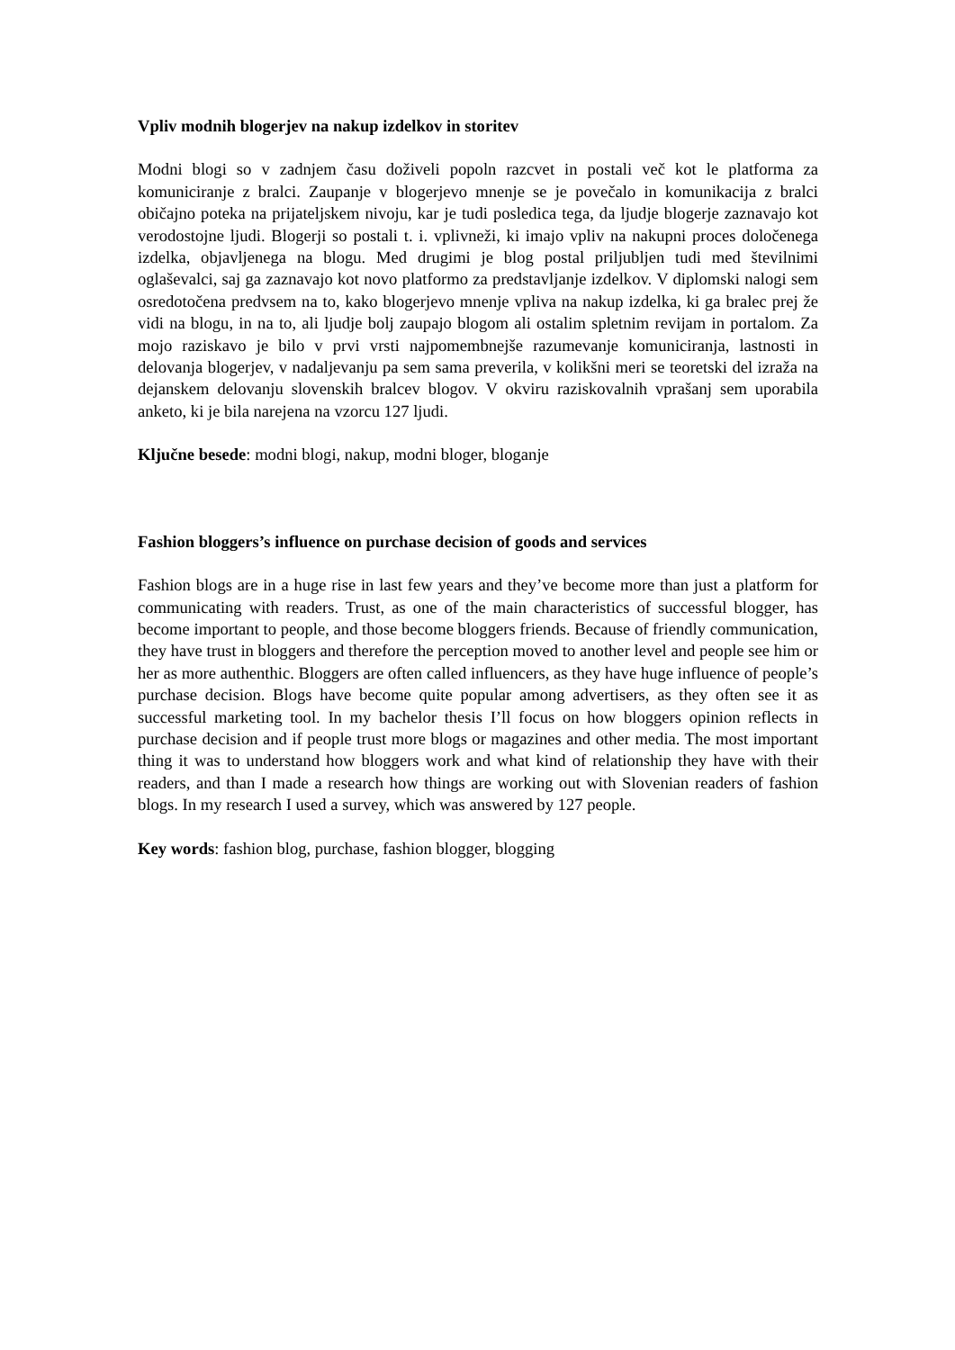Vpliv modnih blogerjev na nakup izdelkov in storitev
Modni blogi so v zadnjem času doživeli popoln razcvet in postali več kot le platforma za komuniciranje z bralci. Zaupanje v blogerjevo mnenje se je povečalo in komunikacija z bralci običajno poteka na prijateljskem nivoju, kar je tudi posledica tega, da ljudje blogerje zaznavajo kot verodostojne ljudi. Blogerji so postali t. i. vplivneži, ki imajo vpliv na nakupni proces določenega izdelka, objavljenega na blogu. Med drugimi je blog postal priljubljen tudi med številnimi oglaševalci, saj ga zaznavajo kot novo platformo za predstavljanje izdelkov. V diplomski nalogi sem osredotočena predvsem na to, kako blogerjevo mnenje vpliva na nakup izdelka, ki ga bralec prej že vidi na blogu, in na to, ali ljudje bolj zaupajo blogom ali ostalim spletnim revijam in portalom. Za mojo raziskavo je bilo v prvi vrsti najpomembnejše razumevanje komuniciranja, lastnosti in delovanja blogerjev, v nadaljevanju pa sem sama preverila, v kolikšni meri se teoretski del izraža na dejanskem delovanju slovenskih bralcev blogov. V okviru raziskovalnih vprašanj sem uporabila anketo, ki je bila narejena na vzorcu 127 ljudi.
Ključne besede: modni blogi, nakup, modni bloger, bloganje
Fashion bloggers’s influence on purchase decision of goods and services
Fashion blogs are in a huge rise in last few years and they’ve become more than just a platform for communicating with readers. Trust, as one of the main characteristics of successful blogger, has become important to people, and those become bloggers friends. Because of friendly communication, they have trust in bloggers and therefore the perception moved to another level and people see him or her as more authenthic. Bloggers are often called influencers, as they have huge influence of people’s purchase decision. Blogs have become quite popular among advertisers, as they often see it as successful marketing tool. In my bachelor thesis I’ll focus on how bloggers opinion reflects in purchase decision and if people trust more blogs or magazines and other media. The most important thing it was to understand how bloggers work and what kind of relationship they have with their readers, and than I made a research how things are working out with Slovenian readers of fashion blogs. In my research I used a survey, which was answered by 127 people.
Key words: fashion blog, purchase, fashion blogger, blogging